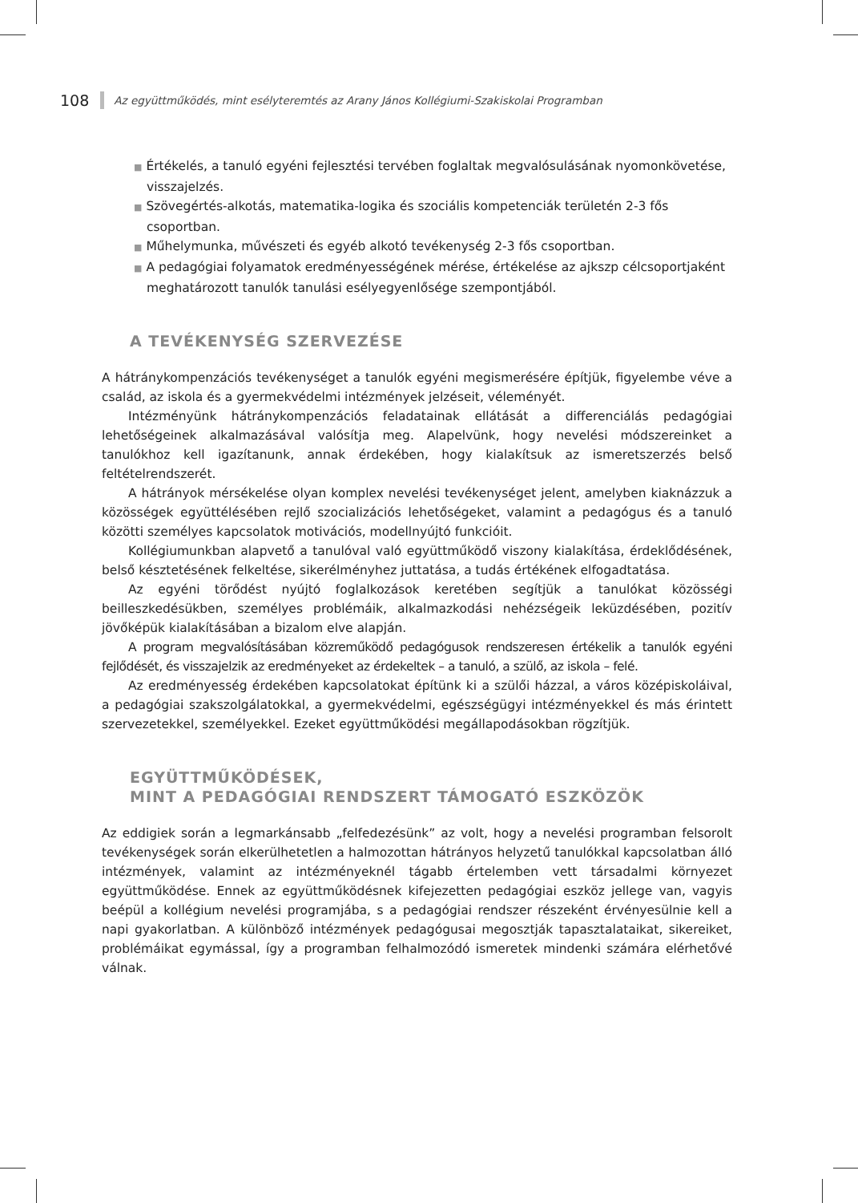108 Az együttműködés, mint esélyteremtés az Arany János Kollégiumi-Szakiskolai Programban
■ Értékelés, a tanuló egyéni fejlesztési tervében foglaltak megvalósulásának nyomonkövetése, visszajelzés.
■ Szövegértés-alkotás, matematika-logika és szociális kompetenciák területén 2-3 fős csoportban.
■ Műhelymunka, művészeti és egyéb alkotó tevékenység 2-3 fős csoportban.
■ A pedagógiai folyamatok eredményességének mérése, értékelése az ajkszp célcsoportjaként meghatározott tanulók tanulási esélyegyenlősége szempontjából.
A TEVÉKENYSÉG SZERVEZÉSE
A hátránykompenzációs tevékenységet a tanulók egyéni megismerésére építjük, figyelembe véve a család, az iskola és a gyermekvédelmi intézmények jelzéseit, véleményét.
Intézményünk hátránykompenzációs feladatainak ellátását a differenciálás pedagógiai lehetőségeinek alkalmazásával valósítja meg. Alapelvünk, hogy nevelési módszereinket a tanulókhoz kell igazítanunk, annak érdekében, hogy kialakítsuk az ismeretszerzés belső feltételrendszerét.
A hátrányok mérsékelése olyan komplex nevelési tevékenységet jelent, amelyben kiaknázzuk a közösségek együttélésében rejlő szocializációs lehetőségeket, valamint a pedagógus és a tanuló közötti személyes kapcsolatok motivációs, modellnyújtó funkcióit.
Kollégiumunkban alapvető a tanulóval való együttműködő viszony kialakítása, érdeklődésének, belső késztetésének felkeltése, sikerélményhez juttatása, a tudás értékének elfogadtatása.
Az egyéni törődést nyújtó foglalkozások keretében segítjük a tanulókat közösségi beilleszkedésükben, személyes problémáik, alkalmazkodási nehézségeik leküzdésében, pozitív jövőképük kialakításában a bizalom elve alapján.
A program megvalósításában közreműködő pedagógusok rendszeresen értékelik a tanulók egyéni fejlődését, és visszajelzik az eredményeket az érdekeltek – a tanuló, a szülő, az iskola – felé.
Az eredményesség érdekében kapcsolatokat építünk ki a szülői házzal, a város középiskoláival, a pedagógiai szakszolgálatokkal, a gyermekvédelmi, egészségügyi intézményekkel és más érintett szervezetekkel, személyekkel. Ezeket együttműködési megállapodásokban rögzítjük.
EGYÜTTMŰKÖDÉSEK,
MINT A PEDAGÓGIAI RENDSZERT TÁMOGATÓ ESZKÖZÖK
Az eddigiek során a legmarkánsabb „felfedezésünk” az volt, hogy a nevelési programban felsorolt tevékenységek során elkerülhetetlen a halmozottan hátrányos helyzetű tanulókkal kapcsolatban álló intézmények, valamint az intézményeknél tágabb értelemben vett társadalmi környezet együttműködése. Ennek az együttműködésnek kifejezetten pedagógiai eszköz jellege van, vagyis beépül a kollégium nevelési programjába, s a pedagógiai rendszer részeként érvényesülnie kell a napi gyakorlatban. A különböző intézmények pedagógusai megosztják tapasztalataikat, sikereiket, problémáikat egymással, így a programban felhalmozódó ismeretek mindenki számára elérhetővé válnak.